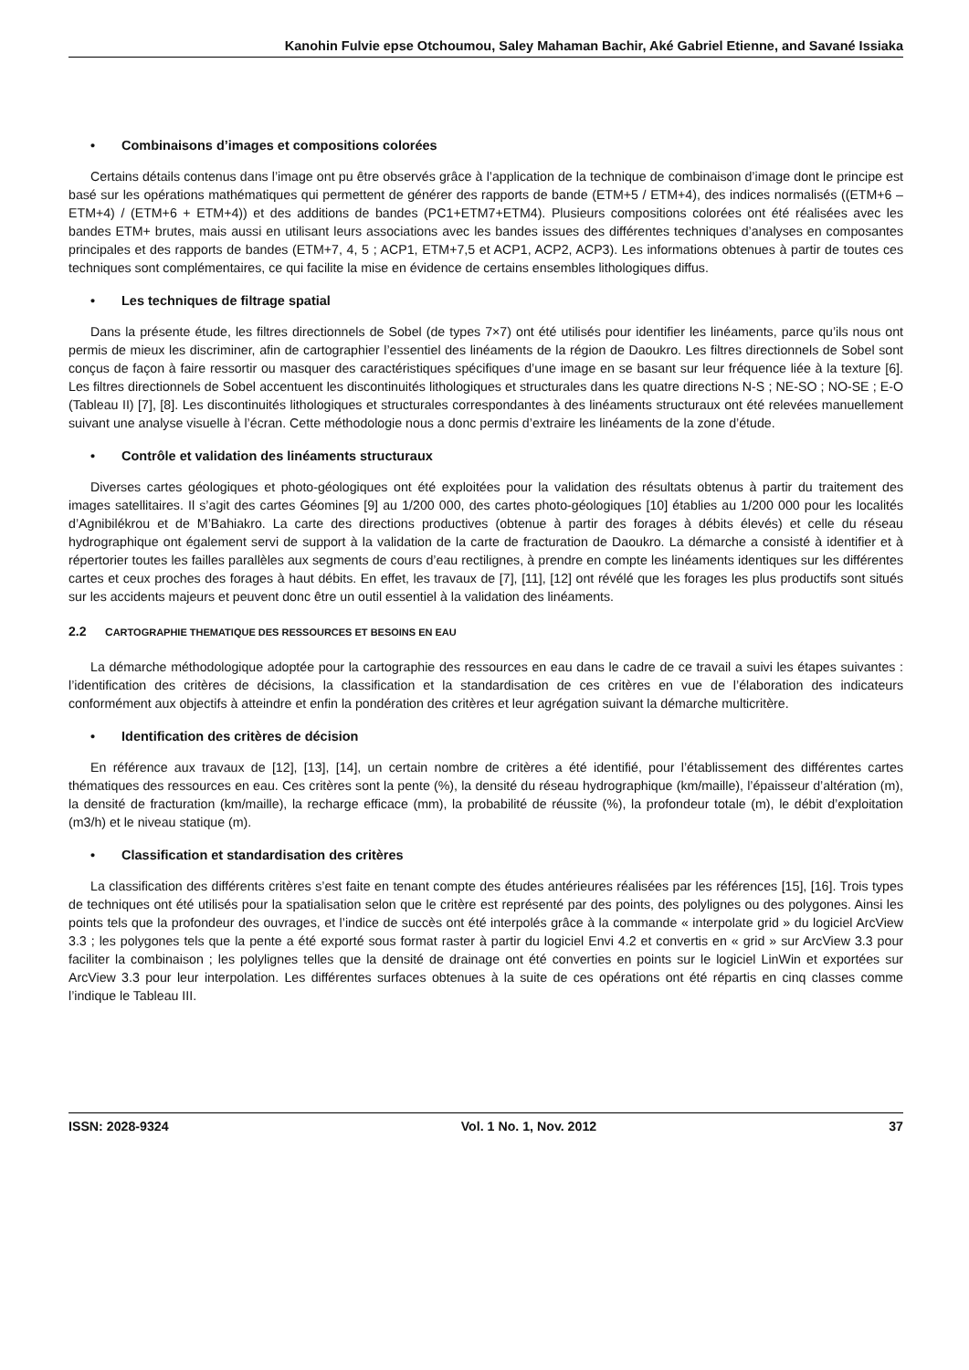Kanohin Fulvie epse Otchoumou, Saley Mahaman Bachir, Aké Gabriel Etienne, and Savané Issiaka
• Combinaisons d’images et compositions colorées
Certains détails contenus dans l’image ont pu être observés grâce à l’application de la technique de combinaison d’image dont le principe est basé sur les opérations mathématiques qui permettent de générer des rapports de bande (ETM+5 / ETM+4), des indices normalisés ((ETM+6 – ETM+4) / (ETM+6 + ETM+4)) et des additions de bandes (PC1+ETM7+ETM4). Plusieurs compositions colorées ont été réalisées avec les bandes ETM+ brutes, mais aussi en utilisant leurs associations avec les bandes issues des différentes techniques d’analyses en composantes principales et des rapports de bandes (ETM+7, 4, 5 ; ACP1, ETM+7,5 et ACP1, ACP2, ACP3). Les informations obtenues à partir de toutes ces techniques sont complémentaires, ce qui facilite la mise en évidence de certains ensembles lithologiques diffus.
• Les techniques de filtrage spatial
Dans la présente étude, les filtres directionnels de Sobel (de types 7×7) ont été utilisés pour identifier les linéaments, parce qu’ils nous ont permis de mieux les discriminer, afin de cartographier l’essentiel des linéaments de la région de Daoukro. Les filtres directionnels de Sobel sont conçus de façon à faire ressortir ou masquer des caractéristiques spécifiques d’une image en se basant sur leur fréquence liée à la texture [6]. Les filtres directionnels de Sobel accentuent les discontinuités lithologiques et structurales dans les quatre directions N-S ; NE-SO ; NO-SE ; E-O (Tableau II) [7], [8]. Les discontinuités lithologiques et structurales correspondantes à des linéaments structuraux ont été relevées manuellement suivant une analyse visuelle à l’écran. Cette méthodologie nous a donc permis d’extraire les linéaments de la zone d’étude.
• Contrôle et validation des linéaments structuraux
Diverses cartes géologiques et photo-géologiques ont été exploitées pour la validation des résultats obtenus à partir du traitement des images satellitaires. Il s’agit des cartes Géomines [9] au 1/200 000, des cartes photo-géologiques [10] établies au 1/200 000 pour les localités d’Agnibilékrou et de M’Bahiakro. La carte des directions productives (obtenue à partir des forages à débits élevés) et celle du réseau hydrographique ont également servi de support à la validation de la carte de fracturation de Daoukro. La démarche a consisté à identifier et à répertorier toutes les failles parallèles aux segments de cours d’eau rectilignes, à prendre en compte les linéaments identiques sur les différentes cartes et ceux proches des forages à haut débits. En effet, les travaux de [7], [11], [12] ont révélé que les forages les plus productifs sont situés sur les accidents majeurs et peuvent donc être un outil essentiel à la validation des linéaments.
2.2 CARTOGRAPHIE THEMATIQUE DES RESSOURCES ET BESOINS EN EAU
La démarche méthodologique adoptée pour la cartographie des ressources en eau dans le cadre de ce travail a suivi les étapes suivantes : l’identification des critères de décisions, la classification et la standardisation de ces critères en vue de l’élaboration des indicateurs conformément aux objectifs à atteindre et enfin la pondération des critères et leur agrégation suivant la démarche multicritère.
• Identification des critères de décision
En référence aux travaux de [12], [13], [14], un certain nombre de critères a été identifié, pour l’établissement des différentes cartes thématiques des ressources en eau. Ces critères sont la pente (%), la densité du réseau hydrographique (km/maille), l’épaisseur d’altération (m), la densité de fracturation (km/maille), la recharge efficace (mm), la probabilité de réussite (%), la profondeur totale (m), le débit d’exploitation (m3/h) et le niveau statique (m).
• Classification et standardisation des critères
La classification des différents critères s’est faite en tenant compte des études antérieures réalisées par les références [15], [16]. Trois types de techniques ont été utilisés pour la spatialisation selon que le critère est représenté par des points, des polylignes ou des polygones. Ainsi les points tels que la profondeur des ouvrages, et l’indice de succès ont été interpolés grâce à la commande « interpolate grid » du logiciel ArcView 3.3 ; les polygones tels que la pente a été exporté sous format raster à partir du logiciel Envi 4.2 et convertis en « grid » sur ArcView 3.3 pour faciliter la combinaison ; les polylignes telles que la densité de drainage ont été converties en points sur le logiciel LinWin et exportées sur ArcView 3.3 pour leur interpolation. Les différentes surfaces obtenues à la suite de ces opérations ont été répartis en cinq classes comme l’indique le Tableau III.
ISSN: 2028-9324 Vol. 1 No. 1, Nov. 2012 37